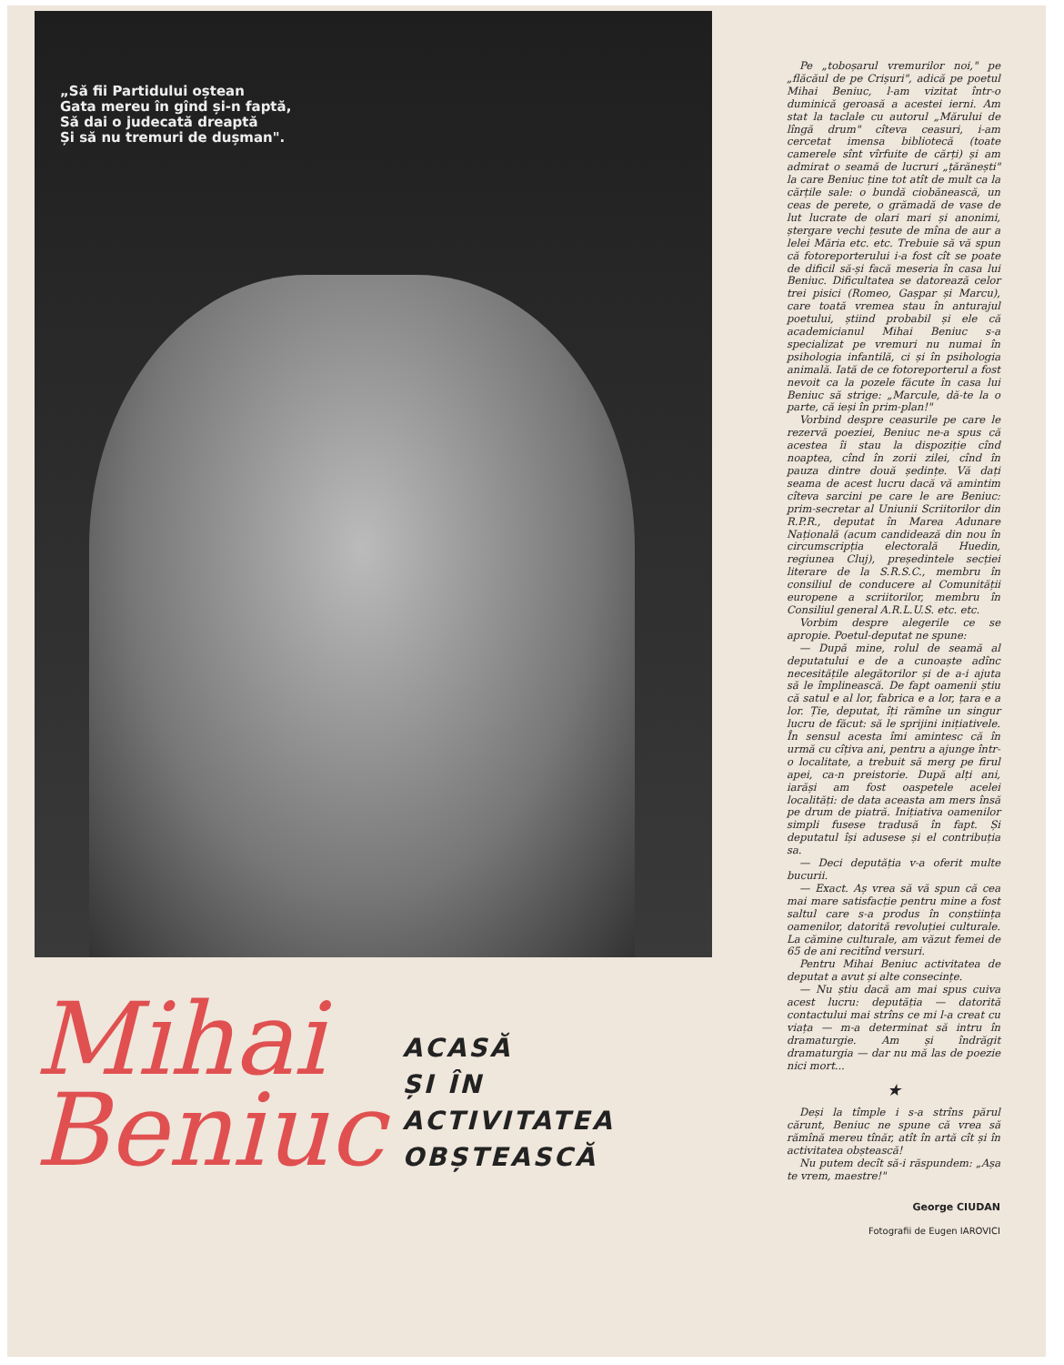„Să fii Partidului oștean
Gata mereu în gînd și-n faptă,
Să dai o judecată dreaptă
Și să nu tremuri de dușman".
Mihai
Beniuc
ACASĂ
ȘI ÎN
ACTIVITATEA
OBȘTEASCĂ
Pe „toboșarul vremurilor noi," pe „flăcăul de pe Crișuri", adică pe poetul Mihai Beniuc, l-am vizitat într-o duminică geroasă a acestei ierni. Am stat la taclale cu autorul „Mărului de lîngă drum" cîteva ceasuri, i-am cercetat imensa bibliotecă (toate camerele sînt vîrfuite de cărți) și am admirat o seamă de lucruri „țărănești" la care Beniuc ține tot atît de mult ca la cărțile sale: o bundă ciobănească, un ceas de perete, o grămadă de vase de lut lucrate de olari mari și anonimi, ștergare vechi țesute de mîna de aur a lelei Măria etc. etc. Trebuie să vă spun că fotoreporterului i-a fost cît se poate de dificil să-și facă meseria în casa lui Beniuc. Dificultatea se datorează celor trei pisici (Romeo, Gașpar și Marcu), care toată vremea stau în anturajul poetului, știind probabil și ele că academicianul Mihai Beniuc s-a specializat pe vremuri nu numai în psihologia infantilă, ci și în psihologia animală. Iată de ce fotoreporterul a fost nevoit ca la pozele făcute în casa lui Beniuc să strige: „Marcule, dă-te la o parte, că ieși în prim-plan!"
Vorbind despre ceasurile pe care le rezervă poeziei, Beniuc ne-a spus că acestea îi stau la dispoziție cînd noaptea, cînd în zorii zilei, cînd în pauza dintre două ședințe. Vă dați seama de acest lucru dacă vă amintim cîteva sarcini pe care le are Beniuc: prim-secretar al Uniunii Scriitorilor din R.P.R., deputat în Marea Adunare Națională (acum candidează din nou în circumscripția electorală Huedin, regiunea Cluj), președintele secției literare de la S.R.S.C., membru în consiliul de conducere al Comunității europene a scriitorilor, membru în Consiliul general A.R.L.U.S. etc. etc.
Vorbim despre alegerile ce se apropie. Poetul-deputat ne spune:
— După mine, rolul de seamă al deputatului e de a cunoaște adînc necesitățile alegătorilor și de a-i ajuta să le împlinească. De fapt oamenii știu că satul e al lor, fabrica e a lor, țara e a lor. Ție, deputat, îți rămîne un singur lucru de făcut: să le sprijini inițiativele. În sensul acesta îmi amintesc că în urmă cu cîțiva ani, pentru a ajunge într-o localitate, a trebuit să merg pe firul apei, ca-n preistorie. După alți ani, iarăși am fost oaspetele acelei localități: de data aceasta am mers însă pe drum de piatră. Inițiativa oamenilor simpli fusese tradusă în fapt. Și deputatul își adusese și el contribuția sa.
— Deci deputăția v-a oferit multe bucurii.
— Exact. Aș vrea să vă spun că cea mai mare satisfacție pentru mine a fost saltul care s-a produs în conștiința oamenilor, datorită revoluției culturale. La cămine culturale, am văzut femei de 65 de ani recitînd versuri.
Pentru Mihai Beniuc activitatea de deputat a avut și alte consecințe.
— Nu știu dacă am mai spus cuiva acest lucru: deputăția — datorită contactului mai strîns ce mi l-a creat cu viața — m-a determinat să intru în dramaturgie. Am și îndrăgit dramaturgia — dar nu mă las de poezie nici mort...
★
Deși la tîmple i s-a strîns părul cărunt, Beniuc ne spune că vrea să rămînă mereu tînăr, atît în artă cît și în activitatea obștească!
Nu putem decît să-i răspundem: „Așa te vrem, maestre!"
George CIUDAN
Fotografii de Eugen IAROVICI